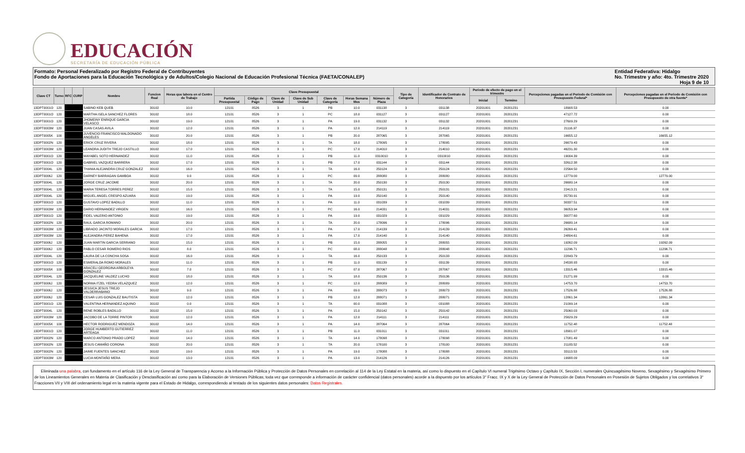EDUCACIÓN
SECRETARÍA DE EDUCACIÓN PÚBLICA
Formato: Personal Federalizado por Registro Federal de Contribuyentes
Fondo de Aportaciones para la Educación Tecnológica y de Adultos/Colegio Nacional de Educación Profesional Técnica (FAETA/CONALEP)
Entidad Federativa: Hidalgo
No. Trimestre y año: 4to. Trimestre 2020
Hoja 9 de 10
| Clave CT | Turno | RFC | CURP | Nombre | Funcion Real | Horas que labora en el Centro de Trabajo | Clave Presupuestal | | | | | | | Tipo de Categoría | Identificador de Contrato de Honorarios | Periodo de efecto de pago en el trimestre | | Percepciones pagadas en el Periodo de Comisión con Presupuesto Federal* | Percepciones pagadas en el Periodo de Comisión con Presupuesto de otra fuente* |
| --- | --- | --- | --- | --- | --- | --- | --- | --- | --- | --- | --- | --- | --- | --- | --- | --- | --- | --- | --- |
| | | | | | | | Partida Presupuestal | Código de Pago | Clave de Unidad | Clave de Sub Unidad | Clave de Categoría | Horas Semana Mes | Número de Plaza | | | Inicial | Termino | | |
| 13DPT0001O | 120 | | | SABINO KEB QUEB | 30102 | 10.0 | 12101 | 8526 | 3 | 1 | PB | 10.0 | 031138 | 3 | 031138 | 20201001 | 20201231 | 18908.53 | 0.00 |
| 13DPT0001O | 120 | | | MARTHA ISELA SANCHEZ FLORES | 30102 | 18.0 | 12101 | 8526 | 3 | 1 | PC | 18.0 | 031127 | 3 | 031127 | 20201001 | 20201231 | 47127.72 | 0.00 |
| 13DPT0001O | 120 | | | JHOMEINY ENRIQUE GARCIA VELASCO | 30102 | 19.0 | 12101 | 8526 | 3 | 1 | PA | 19.0 | 031132 | 3 | 031132 | 20201001 | 20201231 | 27609.29 | 0.00 |
| 13DPT0003M | 120 | | | JUAN CASAS AVILA | 30102 | 12.0 | 12101 | 8526 | 3 | 1 | PA | 12.0 | 214119 | 3 | 214119 | 20201001 | 20201231 | 21116.97 | 0.00 |
| 13DPT0005K | 100 | | | JUVENCIO FRANCISCO MALDONADO ANGELES | 30102 | 20.0 | 12101 | 8526 | 3 | 1 | PB | 20.0 | 287065 | 3 | 287065 | 20201001 | 20201231 | 16655.12 | 16655.12 |
| 13DPT0002N | 120 | | | ERICK CRUZ RIVERA | 30102 | 18.0 | 12101 | 8526 | 3 | 1 | TA | 18.0 | 178095 | 3 | 178095 | 20201001 | 20201231 | 26679.43 | 0.00 |
| 13DPT0003M | 120 | | | LEANDRA JUDITH TREJO CASTILLO | 30102 | 17.0 | 12101 | 8526 | 3 | 1 | PC | 17.0 | 214010 | 3 | 214010 | 20201001 | 20201231 | 46231.30 | 0.00 |
| 13DPT0001O | 120 | | | MAYABEL SOTO HERNANDEZ | 30102 | 11.0 | 12101 | 8526 | 3 | 1 | PB | 11.0 | 0310010 | 3 | 0310010 | 20201001 | 20201231 | 19004.39 | 0.00 |
| 13DPT0001O | 120 | | | GABRIEL VAZQUEZ BARRERA | 30102 | 17.0 | 12101 | 8526 | 3 | 1 | PB | 17.0 | 031144 | 3 | 031144 | 20201001 | 20201231 | 32612.38 | 0.00 |
| 13DPT0004L | 120 | | | THANIA ALEJANDRA CRUZ GONZALEZ | 30102 | 16.0 | 12101 | 8526 | 3 | 1 | TA | 16.0 | 250124 | 3 | 250124 | 20201001 | 20201231 | 22564.50 | 0.00 |
| 13DPT0006J | 120 | | | DARNEY BARRAGAN GAMBOA | 30102 | 9.0 | 12101 | 8526 | 3 | 1 | PC | 09.0 | 288080 | 3 | 288080 | 20201001 | 20201231 | 12779.00 | 12779.00 |
| 13DPT0004L | 120 | | | JORGE CRUZ JACOME | 30102 | 20.0 | 12101 | 8526 | 3 | 1 | TA | 20.0 | 250130 | 3 | 250130 | 20201001 | 20201231 | 26680.14 | 0.00 |
| 13DPT0004L | 120 | | | MARIA TERESA TORRES PEREZ | 30102 | 15.0 | 12101 | 8526 | 3 | 1 | TA | 15.0 | 250131 | 3 | 250131 | 20201001 | 20201231 | 22413.21 | 0.00 |
| 13DPT0004L | 120 | | | MIGUEL ANGEL CRESPO AZUARA | 30102 | 19.0 | 12101 | 8526 | 3 | 1 | PA | 19.0 | 250140 | 3 | 250140 | 20201001 | 20201231 | 35730.91 | 0.00 |
| 13DPT0001O | 120 | | | GUSTAVO LOPEZ BADILLO | 30102 | 11.0 | 12101 | 8526 | 3 | 1 | PA | 11.0 | 031039 | 3 | 031039 | 20201001 | 20201231 | 30337.51 | 0.00 |
| 13DPT0003M | 120 | | | DARIO HERNANDEZ VIRGEN | 30102 | 16.0 | 12101 | 8526 | 3 | 1 | PC | 16.0 | 214031 | 3 | 214031 | 20201001 | 20201231 | 36053.94 | 0.00 |
| 13DPT0001O | 120 | | | FIDEL VALERIO ANTONIO | 30102 | 19.0 | 12101 | 8526 | 3 | 1 | PA | 19.0 | 031029 | 3 | 031029 | 20201001 | 20201231 | 30077.60 | 0.00 |
| 13DPT0002N | 120 | | | RAUL GARCIA ROMANO | 30102 | 20.0 | 12101 | 8526 | 3 | 1 | TA | 20.0 | 178096 | 3 | 178096 | 20201001 | 20201231 | 26680.14 | 0.00 |
| 13DPT0003M | 120 | | | LIBRADO JACINTO MORALES GARCIA | 30102 | 17.0 | 12101 | 8526 | 3 | 1 | PA | 17.0 | 214139 | 3 | 214139 | 20201001 | 20201231 | 26269.41 | 0.00 |
| 13DPT0003M | 120 | | | ALEJANDRA PEREZ BAHENA | 30102 | 17.0 | 12101 | 8526 | 3 | 1 | PA | 17.0 | 214140 | 3 | 214140 | 20201001 | 20201231 | 24804.61 | 0.00 |
| 13DPT0006J | 120 | | | JUAN MARTIN GARCIA SERRANO | 30102 | 15.0 | 12101 | 8526 | 3 | 1 | PB | 15.0 | 288055 | 3 | 288055 | 20201001 | 20201231 | 19262.09 | 19262.09 |
| 13DPT0006J | 120 | | | PABLO CESAR ROMERO RIOS | 30102 | 8.0 | 12101 | 8526 | 3 | 1 | PC | 08.0 | 288048 | 3 | 288048 | 20201001 | 20201231 | 11296.71 | 11296.71 |
| 13DPT0004L | 120 | | | LAURA DE LA CONCHA SOSA | 30102 | 16.0 | 12101 | 8526 | 3 | 1 | TA | 16.0 | 250133 | 3 | 250133 | 20201001 | 20201231 | 22843.79 | 0.00 |
| 13DPT0001O | 120 | | | ESMERALDA ROMO MORALES | 30102 | 11.0 | 12101 | 8526 | 3 | 1 | PB | 11.0 | 031139 | 3 | 031139 | 20201001 | 20201231 | 24538.93 | 0.00 |
| 13DPT0005K | 100 | | | ARACELI GEORGINA ARBOLEYA GONZALEZ | 30102 | 7.0 | 12101 | 8526 | 3 | 1 | PC | 07.0 | 287067 | 3 | 287067 | 20201001 | 20201231 | 13315.46 | 13315.46 |
| 13DPT0004L | 120 | | | JACQUELINE VALDEZ LUCHO | 30102 | 18.0 | 12101 | 8526 | 3 | 1 | TA | 18.0 | 250136 | 3 | 250136 | 20201001 | 20201231 | 21271.99 | 0.00 |
| 13DPT0006J | 120 | | | NORMA ITZEL YEDRA VELAZQUEZ | 30102 | 12.0 | 12101 | 8526 | 3 | 1 | PC | 12.0 | 288089 | 3 | 288089 | 20201001 | 20201231 | 14753.70 | 14753.70 |
| 13DPT0006J | 120 | | | JESSICA JESUS TREJO VALDERRABANO | 30102 | 9.0 | 12101 | 8526 | 3 | 1 | PA | 09.0 | 288073 | 3 | 288073 | 20201001 | 20201231 | 17526.88 | 17526.88 |
| 13DPT0006J | 120 | | | CESAR LUIS GONZALEZ BAUTISTA | 30102 | 12.0 | 12101 | 8526 | 3 | 1 | PB | 12.0 | 288071 | 3 | 288071 | 20201001 | 20201231 | 12861.34 | 12861.34 |
| 13DPT0001O | 120 | | | VALENTINA HERNANDEZ AQUINO | 30102 | 0.0 | 12101 | 8526 | 3 | 1 | TA | 00.0 | 031088 | 3 | 031088 | 20201001 | 20201231 | 21099.14 | 0.00 |
| 13DPT0004L | 120 | | | RENE ROBLES BADILLO | 30102 | 15.0 | 12101 | 8526 | 3 | 1 | PA | 15.0 | 250142 | 3 | 250142 | 20201001 | 20201231 | 25060.03 | 0.00 |
| 13DPT0003M | 120 | | | JACOBO DE LA TORRE PINTOR | 30102 | 12.0 | 12101 | 8526 | 3 | 1 | PA | 12.0 | 214111 | 3 | 214111 | 20201001 | 20201231 | 25629.29 | 0.00 |
| 13DPT0005K | 100 | | | HECTOR RODRIGUEZ MENDOZA | 30102 | 14.0 | 12101 | 8526 | 3 | 1 | PA | 14.0 | 287064 | 3 | 287064 | 20201001 | 20201231 | 11752.48 | 11752.48 |
| 13DPT0001O | 120 | | | JORGE HUMBERTO GUTIERREZ ARTEAGA | 30102 | 11.0 | 12101 | 8526 | 3 | 1 | PB | 11.0 | 031011 | 3 | 031011 | 20201001 | 20201231 | 18901.07 | 0.00 |
| 13DPT0002N | 120 | | | MARCO ANTONIO PRADO LOPEZ | 30102 | 14.0 | 12101 | 8526 | 3 | 1 | TA | 14.0 | 178098 | 3 | 178098 | 20201001 | 20201231 | 17081.49 | 0.00 |
| 13DPT0002N | 120 | | | JESUS CAMAÑO CORONA | 30102 | 20.0 | 12101 | 8526 | 3 | 1 | TA | 20.0 | 178100 | 3 | 178100 | 20201001 | 20201231 | 21183.52 | 0.00 |
| 13DPT0002N | 120 | | | JAIME FUENTES SANCHEZ | 30102 | 19.0 | 12101 | 8526 | 3 | 1 | PA | 19.0 | 178088 | 3 | 178088 | 20201001 | 20201231 | 33113.53 | 0.00 |
| 13DPT0003M | 120 | | | LUCIA MONTAÑO MERA | 30102 | 13.0 | 12101 | 8526 | 3 | 1 | PA | 13.0 | 214126 | 3 | 214126 | 20201001 | 20201231 | 19988.09 | 0.00 |
Eliminada una palabra, con fundamento en el artículo 116 de la Ley General de Transparencia y Acceso a la Información Pública y Protección de Datos Personales en correlación al 114 de la Ley Estatal en la materia, así como lo dispuesto en el Capítulo VI numeral Trigésimo Octavo y Capítulo IX, Sección I, numerales Quincuagésimo Noveno, Sexagésimo y Sexagésimo Primero de los Lineamientos Generales en Materia de Clasificación y Desclasificación así como para la Elaboración de Versiones Públicas; toda vez que corresponde a información de carácter confidencial (datos personales) acorde a la dispuesto por los artículos 3° Fracc. IX y X de la Ley General de Protección de Datos Personales en Posesión de Sujetos Obligados y los correlativos 3° Fracciones VII y VIII del ordenamiento legal en la materia vigente para el Estado de Hidalgo, correspondiendo al testado de los siguientes datos personales: Datos Registrales.